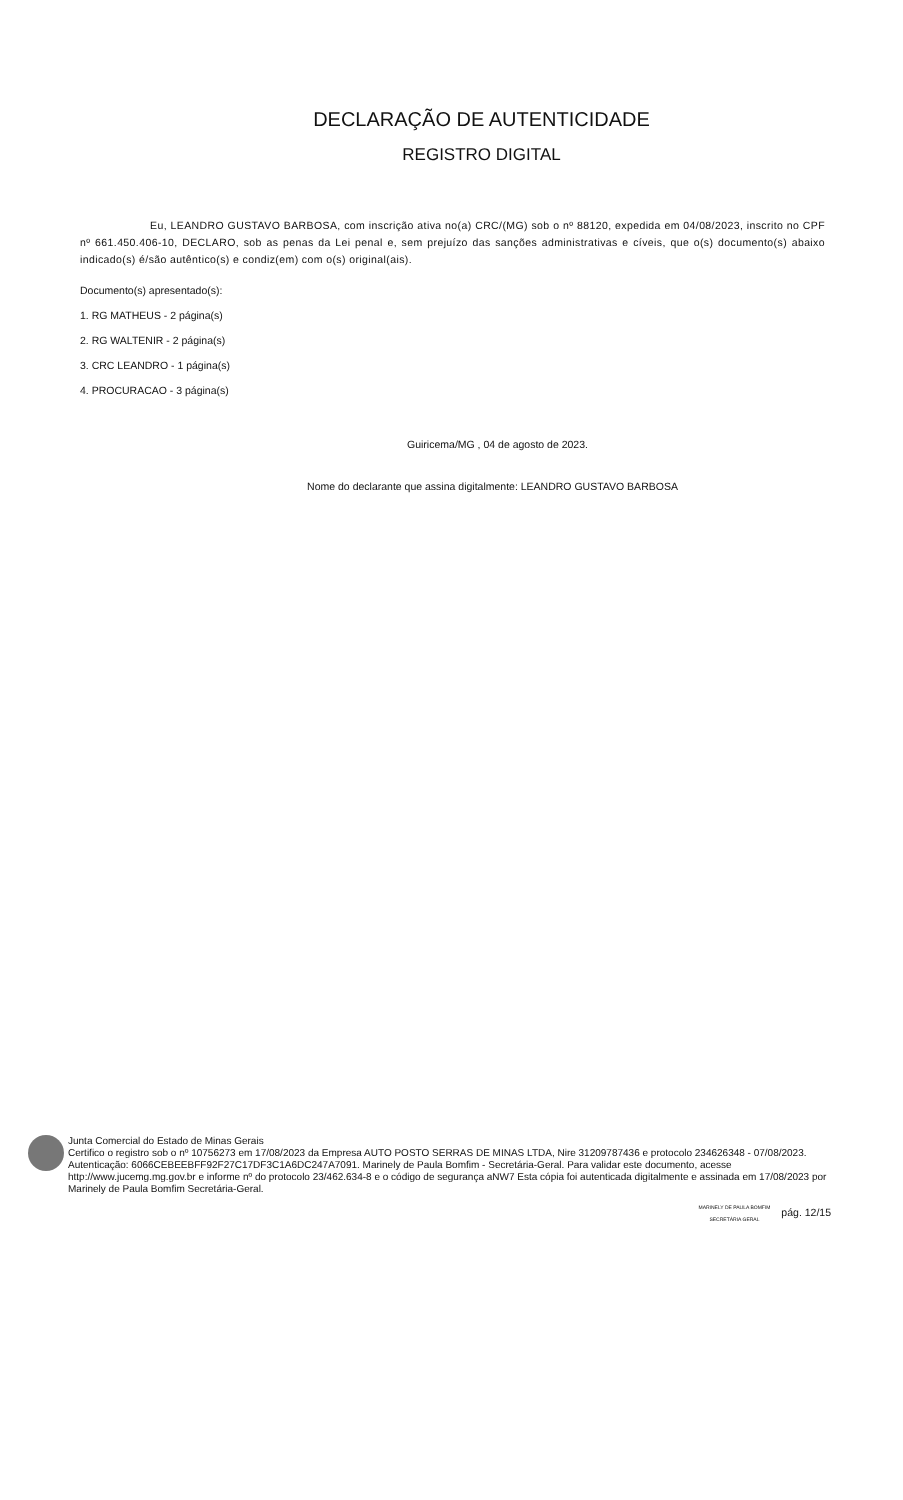DECLARAÇÃO DE AUTENTICIDADE
REGISTRO DIGITAL
Eu, LEANDRO GUSTAVO BARBOSA, com inscrição ativa no(a) CRC/(MG) sob o nº 88120, expedida em 04/08/2023, inscrito no CPF nº 661.450.406-10, DECLARO, sob as penas da Lei penal e, sem prejuízo das sanções administrativas e cíveis, que o(s) documento(s) abaixo indicado(s) é/são autêntico(s) e condiz(em) com o(s) original(ais).
Documento(s) apresentado(s):
1. RG MATHEUS - 2 página(s)
2. RG WALTENIR - 2 página(s)
3. CRC LEANDRO - 1 página(s)
4. PROCURACAO - 3 página(s)
Guiricema/MG , 04 de agosto de 2023.
Nome do declarante que assina digitalmente: LEANDRO GUSTAVO BARBOSA
Junta Comercial do Estado de Minas Gerais
Certifico o registro sob o nº 10756273 em 17/08/2023 da Empresa AUTO POSTO SERRAS DE MINAS LTDA, Nire 31209787436 e protocolo 234626348 - 07/08/2023. Autenticação: 6066CEBEEBFF92F27C17DF3C1A6DC247A7091. Marinely de Paula Bomfim - Secretária-Geral. Para validar este documento, acesse http://www.jucemg.mg.gov.br e informe nº do protocolo 23/462.634-8 e o código de segurança aNW7 Esta cópia foi autenticada digitalmente e assinada em 17/08/2023 por Marinely de Paula Bomfim Secretária-Geral.
MARINELY DE PAULA BOMFIM
SECRETÁRIA GERAL pág. 12/15